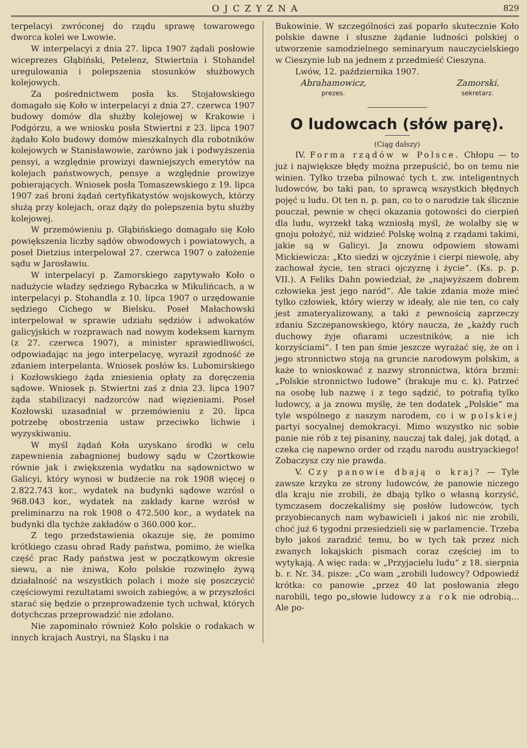OJCZYZNA 829
terpelacyi zwróconej do rządu sprawę towarowego dworca kolei we Lwowie.
W interpelacyi z dnia 27. lipca 1907 żądali posłowie wiceprezes Głąbiński, Petelenz, Stwiertnia i Stohandel uregulowania i polepszenia stosunków służbowych kolejowych.
Za pośrednictwem posła ks. Stojałowskiego domagało się Koło w interpelacyi z dnia 27. czerwca 1907 budowy domów dla służby kolejowej w Krakowie i Podgórzu, a we wniosku posła Stwiertni z 23. lipca 1907 żądało Koło budowy domów mieszkalnych dla robotników kolejowych w Stanisławowie, zarówno jak i podwyższenia pensyi, a względnie prowizyi dawniejszych emerytów na kolejach państwowych, pensye a względnie prowizye pobierających. Wniosek posła Tomaszewskiego z 19. lipca 1907 zaś broni żądań certyfikatystów wojskowych, którzy służą przy kolejach, oraz dąży do polepszenia bytu służby kolejowej.
W przemówieniu p. Głąbińskiego domagało się Koło powiększenia liczby sądów obwodowych i powiatowych, a poseł Dietzius interpelował 27. czerwca 1907 o założenie sądu w Jarosławiu.
W interpelacyi p. Zamorskiego zapytywało Koło o nadużycie władzy sędziego Rybaczka w Mikulińcach, a w interpelacyi p. Stohandla z 10. lipca 1907 o urzędowanie sędziego Cichego w Bielsku. Poseł Małachowski interpelował w sprawie udziału sędziów i adwokatów galicyjskich w rozprawach nad nowym kodeksem karnym (z 27. czerwca 1907), a minister sprawiedliwości, odpowiadając na jego interpelacyę, wyraził zgodność ze zdaniem interpelanta. Wniosek posłów ks. Lubomirskiego i Kozłowskiego żąda zniesienia opłaty za doręczenia sądowe. Wniosek p. Stwiertni zaś z dnia 23. lipca 1907 żąda stabilizacyi nadzorców nad więzieniami. Poseł Kozłowski uzasadniał w przemówieniu z 20. lipca potrzebę obostrzenia ustaw przeciwko lichwie i wyzyskiwaniu.
W myśl żądań Koła uzyskano środki w celu zapewnienia zabagnionej budowy sądu w Czortkowie równie jak i zwiększenia wydatku na sądownictwo w Galicyi, który wynosi w budżecie na rok 1908 więcej o 2.822.743 kor., wydatek na budynki sądowe wzrósł o 968.043 kor., wydatek na zakłady karne wzrósł w preliminarzu na rok 1908 o 472.500 kor., a wydatek na budynki dla tychże zakładów o 360.000 kor..
Z tego przedstawienia okazuje się, że pomimo krótkiego czasu obrad Rady państwa, pomimo, że wielka część prac Rady państwa jest w początkowym okresie siewu, a nie żniwa, Koło polskie rozwinęło żywą działalność na wszystkich polach i może się poszczycić częściowymi rezultatami swoich zabiegów, a w przyszłości starać się będzie o przeprowadzenie tych uchwał, których dotychczas przeprowadzić nie zdołano.
Nie zapominało również Koło polskie o rodakach w innych krajach Austryi, na Śląsku i na
Bukowinie. W szczególności zaś poparło skutecznie Koło polskie dawne i słuszne żądanie ludności polskiej o utworzenie samodzielnego seminaryum nauczycielskiego w Cieszynie lub na jednem z przedmieść Cieszyna.
Lwów, 12. października 1907.
Abrahamowicz,
prezes.
Zamorski.
sekretarz.
O ludowcach (słów parę).
(Ciąg dalszy)
IV. Forma rządów w Polsce. Chłopu — to już i największe błędy można przepuścić, bo on temu nie winien. Tylko trzeba pilnować tych t. zw. inteligentnych ludowców, bo taki pan, to sprawcą wszystkich błędnych pojęć u ludu. Ot ten n. p. pan, co to o narodzie tak ślicznie pouczał, pewnie w chęci okazania gotowości do cierpień dla ludu, wyrzekł taką wzniosłą myśl, że wolałby się w gnoju położyć, niż widzieć Polskę wolną z rządami takimi, jakie są w Galicyi. Ja znowu odpowiem słowami Mickiewicza: „Kto siedzi w ojczyźnie i cierpi niewolę, aby zachował życie, ten straci ojczyznę i życie“. (Ks. p. p. VII.). A Feliks Dahn powiedział, że „najwyższem dobrem człowieka jest jego naród“. Ale takie zdania może mieć tylko człowiek, który wierzy w ideały, ale nie ten, co cały jest zmateryalizowany, a taki z pewnością zaprzeczy zdaniu Szczepanowskiego, który naucza, że „każdy ruch duchowy żyje ofiarami uczestników, a nie ich korzyściami“. I ten pan śmie jeszcze wyrażać się, że on i jego stronnictwo stoją na gruncie narodowym polskim, a każe to wnioskować z nazwy stronnictwa, która brzmi: „Polskie stronnictwo ludowe“ (brakuje mu c. k). Patrzeć na osobę lub nazwę i z tego sądzić, to potrafią tylko ludowcy, a ja znowu myślę, że ten dodatek „Polskie“ ma tyle wspólnego z naszym narodem, co i w polskiej partyi socyalnej demokracyi. Mimo wszystko nic sobie panie nie rób z tej pisaniny, nauczaj tak dalej, jak dotąd, a czeka cię napewno order od rządu narodu austryackiego! Zobaczysz czy nie prawda.
V. Czy panowie dbają o kraj? — Tyle zawsze krzyku ze strony ludowców, że panowie niczego dla kraju nie zrobili, że dbają tylko o własną korzyść, tymczasem doczekaliśmy się posłów ludowców, tych przyobiecanych nam wybawicieli i jakoś nic nie zrobili, choć już 6 tygodni przesiedzieli się w parlamencie. Trzeba było jakoś zaradzić temu, bo w tych tak przez nich zwanych lokajskich pismach coraz częściej im to wytykają. A więc rada: w „Przyjacielu ludu“ z 18. sierpnia b. r. Nr. 34. pisze: „Co wam „zrobili ludowcy? Odpowiedź krótka: co panowie „przez 40 lat posłowania złego narobili, tego po„słowie ludowcy za rok nie odrobią... Ale po-